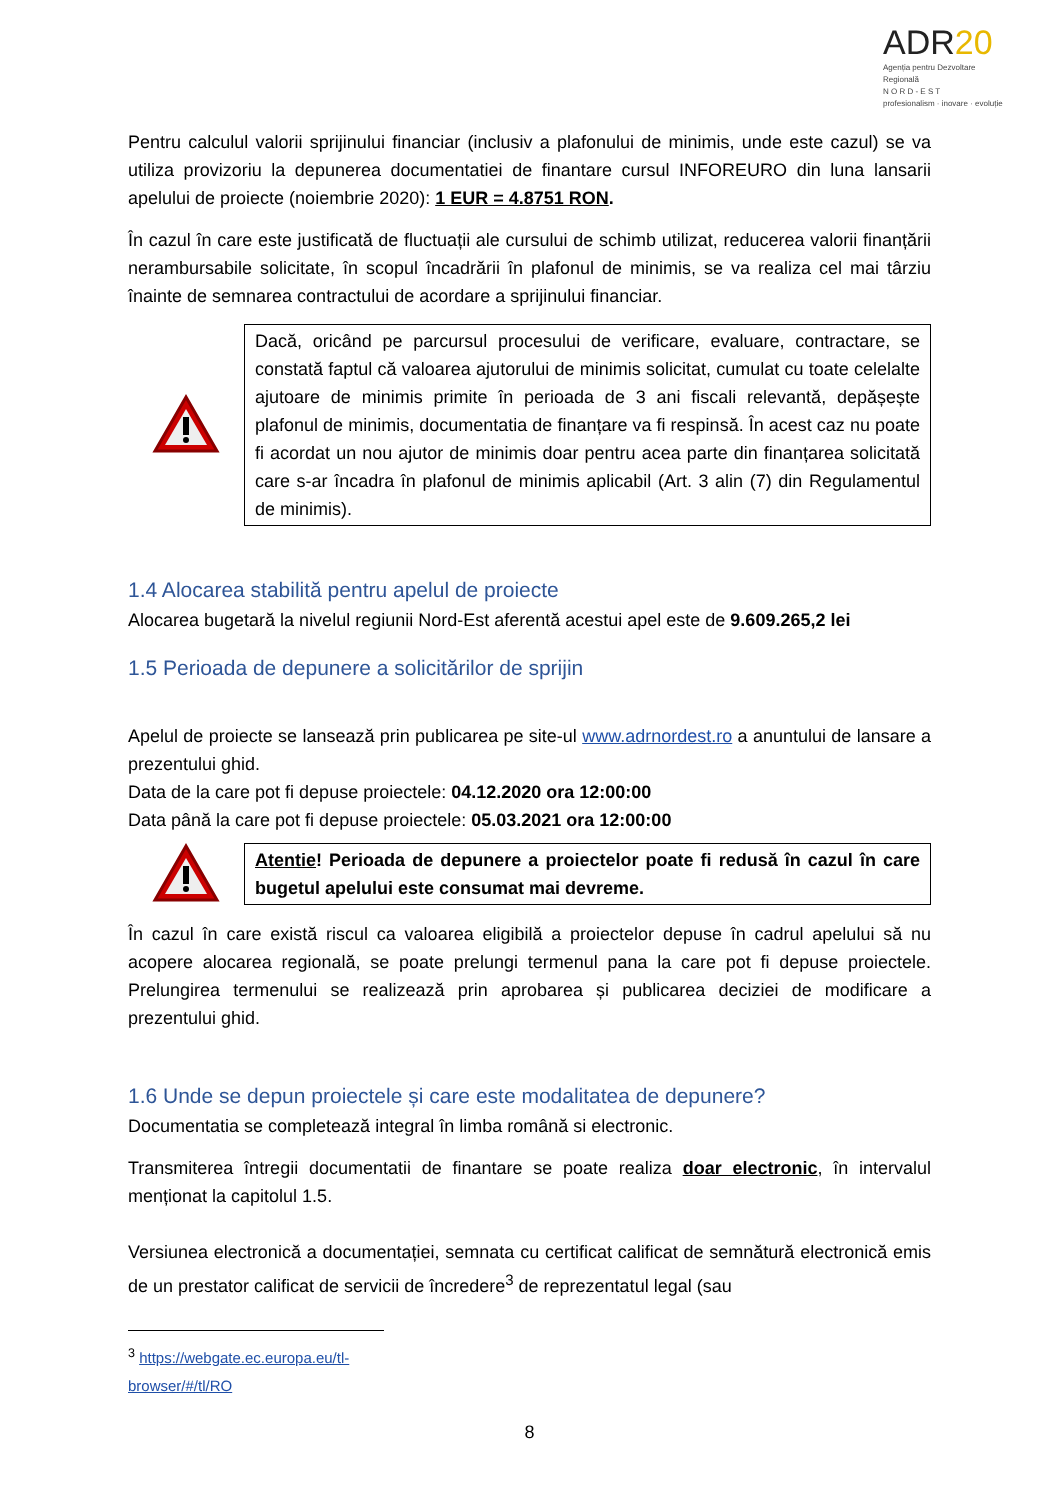ADR20
Agenția pentru Dezvoltare Regională
N O R D - E S T
profesionalism · inovare · evoluție
Pentru calculul valorii sprijinului financiar (inclusiv a plafonului de minimis, unde este cazul) se va utiliza provizoriu la depunerea documentatiei de finantare cursul INFOREURO din luna lansarii apelului de proiecte (noiembrie 2020): 1 EUR = 4.8751 RON.
În cazul în care este justificată de fluctuații ale cursului de schimb utilizat, reducerea valorii finanțării nerambursabile solicitate, în scopul încadrării în plafonul de minimis, se va realiza cel mai târziu înainte de semnarea contractului de acordare a sprijinului financiar.
Dacă, oricând pe parcursul procesului de verificare, evaluare, contractare, se constată faptul că valoarea ajutorului de minimis solicitat, cumulat cu toate celelalte ajutoare de minimis primite în perioada de 3 ani fiscali relevantă, depășește plafonul de minimis, documentatia de finanțare va fi respinsă. În acest caz nu poate fi acordat un nou ajutor de minimis doar pentru acea parte din finanțarea solicitată care s-ar încadra în plafonul de minimis aplicabil (Art. 3 alin (7) din Regulamentul de minimis).
1.4 Alocarea stabilită pentru apelul de proiecte
Alocarea bugetară la nivelul regiunii Nord-Est aferentă acestui apel este de 9.609.265,2 lei
1.5 Perioada de depunere a solicitărilor de sprijin
Apelul de proiecte se lansează prin publicarea pe site-ul www.adrnordest.ro a anuntului de lansare a prezentului ghid.
Data de la care pot fi depuse proiectele: 04.12.2020 ora 12:00:00
Data până la care pot fi depuse proiectele: 05.03.2021 ora 12:00:00
Atentie! Perioada de depunere a proiectelor poate fi redusă în cazul în care bugetul apelului este consumat mai devreme.
În cazul în care există riscul ca valoarea eligibilă a proiectelor depuse în cadrul apelului să nu acopere alocarea regională, se poate prelungi termenul pana la care pot fi depuse proiectele. Prelungirea termenului se realizează prin aprobarea și publicarea deciziei de modificare a prezentului ghid.
1.6 Unde se depun proiectele și care este modalitatea de depunere?
Documentatia se completează integral în limba română si electronic.
Transmiterea întregii documentatii de finantare se poate realiza doar electronic, în intervalul menționat la capitolul 1.5.
Versiunea electronică a documentației, semnata cu certificat calificat de semnătură electronică emis de un prestator calificat de servicii de încredere<sup>3</sup> de reprezentatul legal (sau
<sup>3</sup> https://webgate.ec.europa.eu/tl-browser/#/tl/RO
8